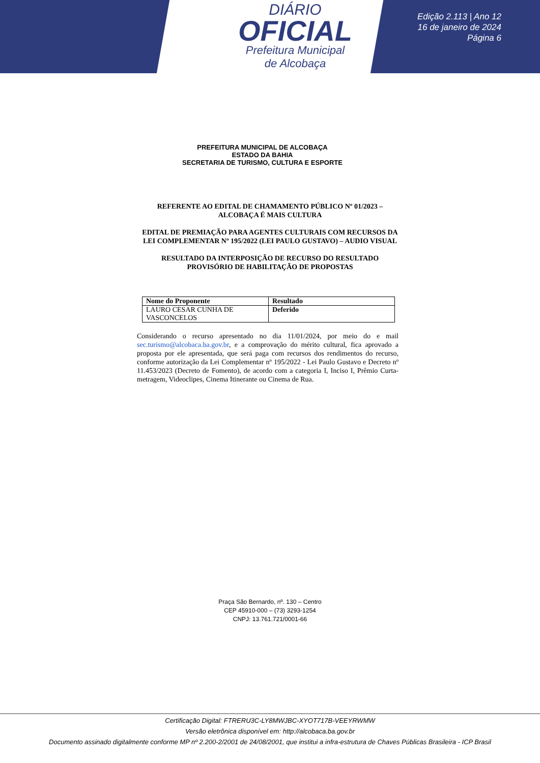DIÁRIO
OFICIAL
Prefeitura Municipal
de Alcobaça
Edição 2.113 | Ano 12
16 de janeiro de 2024
Página 6
PREFEITURA MUNICIPAL DE ALCOBAÇA
ESTADO DA BAHIA
SECRETARIA DE TURISMO, CULTURA E ESPORTE
REFERENTE AO EDITAL DE CHAMAMENTO PÚBLICO Nº 01/2023 – ALCOBAÇA É MAIS CULTURA
EDITAL DE PREMIAÇÃO PARA AGENTES CULTURAIS COM RECURSOS DA LEI COMPLEMENTAR Nº 195/2022 (LEI PAULO GUSTAVO) – AUDIO VISUAL
RESULTADO DA INTERPOSIÇÃO DE RECURSO DO RESULTADO PROVISÓRIO DE HABILITAÇÃO DE PROPOSTAS
| Nome do Proponente | Resultado |
| --- | --- |
| LAURO CESAR CUNHA DE VASCONCELOS | Deferido |
Considerando o recurso apresentado no dia 11/01/2024, por meio do e mail sec.turismo@alcobaca.ba.gov.br, e a comprovação do mérito cultural, fica aprovado a proposta por ele apresentada, que será paga com recursos dos rendimentos do recurso, conforme autorização da Lei Complementar nº 195/2022 - Lei Paulo Gustavo e Decreto nº 11.453/2023 (Decreto de Fomento), de acordo com a categoria I, Inciso I, Prêmio Curta-metragem, Videoclipes, Cinema Itinerante ou Cinema de Rua.
Praça São Bernardo, nº. 130 – Centro
CEP 45910-000 – (73) 3293-1254
CNPJ: 13.761.721/0001-66
Certificação Digital: FTRERU3C-LY8MWJBC-XYOT717B-VEEYRWMW
Versão eletrônica disponível em: http://alcobaca.ba.gov.br
Documento assinado digitalmente conforme MP nº 2.200-2/2001 de 24/08/2001, que institui a infra-estrutura de Chaves Públicas Brasileira - ICP Brasil